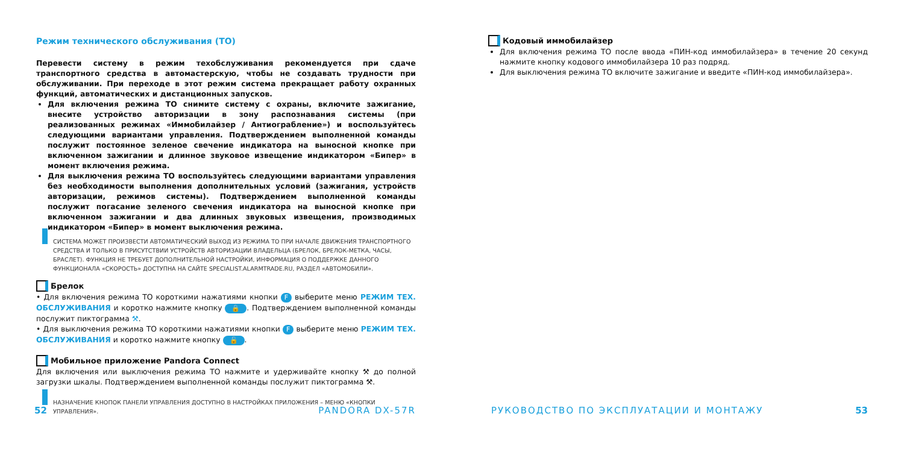Режим технического обслуживания (ТО)
Перевести систему в режим техобслуживания рекомендуется при сдаче транспортного средства в автомастерскую, чтобы не создавать трудности при обслуживании. При переходе в этот режим система прекращает работу охранных функций, автоматических и дистанционных запусков.
Для включения режима ТО снимите систему с охраны, включите зажигание, внесите устройство авторизации в зону распознавания системы (при реализованных режимах «Иммобилайзер / Антиограбление») и воспользуйтесь следующими вариантами управления. Подтверждением выполненной команды послужит постоянное зеленое свечение индикатора на выносной кнопке при включенном зажигании и длинное звуковое извещение индикатором «Бипер» в момент включения режима.
Для выключения режима ТО воспользуйтесь следующими вариантами управления без необходимости выполнения дополнительных условий (зажигания, устройств авторизации, режимов системы). Подтверждением выполненной команды послужит погасание зеленого свечения индикатора на выносной кнопке при включенном зажигании и два длинных звуковых извещения, производимых индикатором «Бипер» в момент выключения режима.
СИСТЕМА МОЖЕТ ПРОИЗВЕСТИ АВТОМАТИЧЕСКИЙ ВЫХОД ИЗ РЕЖИМА ТО ПРИ НАЧАЛЕ ДВИЖЕНИЯ ТРАНСПОРТНОГО СРЕДСТВА И ТОЛЬКО В ПРИСУТСТВИИ УСТРОЙСТВ АВТОРИЗАЦИИ ВЛАДЕЛЬЦА (БРЕЛОК, БРЕЛОК-МЕТКА, ЧАСЫ, БРАСЛЕТ). ФУНКЦИЯ НЕ ТРЕБУЕТ ДОПОЛНИТЕЛЬНОЙ НАСТРОЙКИ, ИНФОРМАЦИЯ О ПОДДЕРЖКЕ ДАННОГО ФУНКЦИОНАЛА «СКОРОСТЬ» ДОСТУПНА НА САЙТЕ SPECIALIST.ALARMTRADE.RU, РАЗДЕЛ «АВТОМОБИЛИ».
Брелок
• Для включения режима ТО короткими нажатиями кнопки F выберите меню РЕЖИМ ТЕХ. ОБСЛУЖИВАНИЯ и коротко нажмите кнопку 🔒. Подтверждением выполненной команды послужит пиктограмма ⚒.
• Для выключения режима ТО короткими нажатиями кнопки F выберите меню РЕЖИМ ТЕХ. ОБСЛУЖИВАНИЯ и коротко нажмите кнопку 🔓.
Мобильное приложение Pandora Connect
Для включения или выключения режима ТО нажмите и удерживайте кнопку ⚒ до полной загрузки шкалы. Подтверждением выполненной команды послужит пиктограмма ⚒.
НАЗНАЧЕНИЕ КНОПОК ПАНЕЛИ УПРАВЛЕНИЯ ДОСТУПНО В НАСТРОЙКАХ ПРИЛОЖЕНИЯ – МЕНЮ «КНОПКИ УПРАВЛЕНИЯ».
52 PANDORA DX-57R
Кодовый иммобилайзер
Для включения режима ТО после ввода «ПИН-код иммобилайзера» в течение 20 секунд нажмите кнопку кодового иммобилайзера 10 раз подряд.
Для выключения режима ТО включите зажигание и введите «ПИН-код иммобилайзера».
РУКОВОДСТВО ПО ЭКСПЛУАТАЦИИ И МОНТАЖУ 53